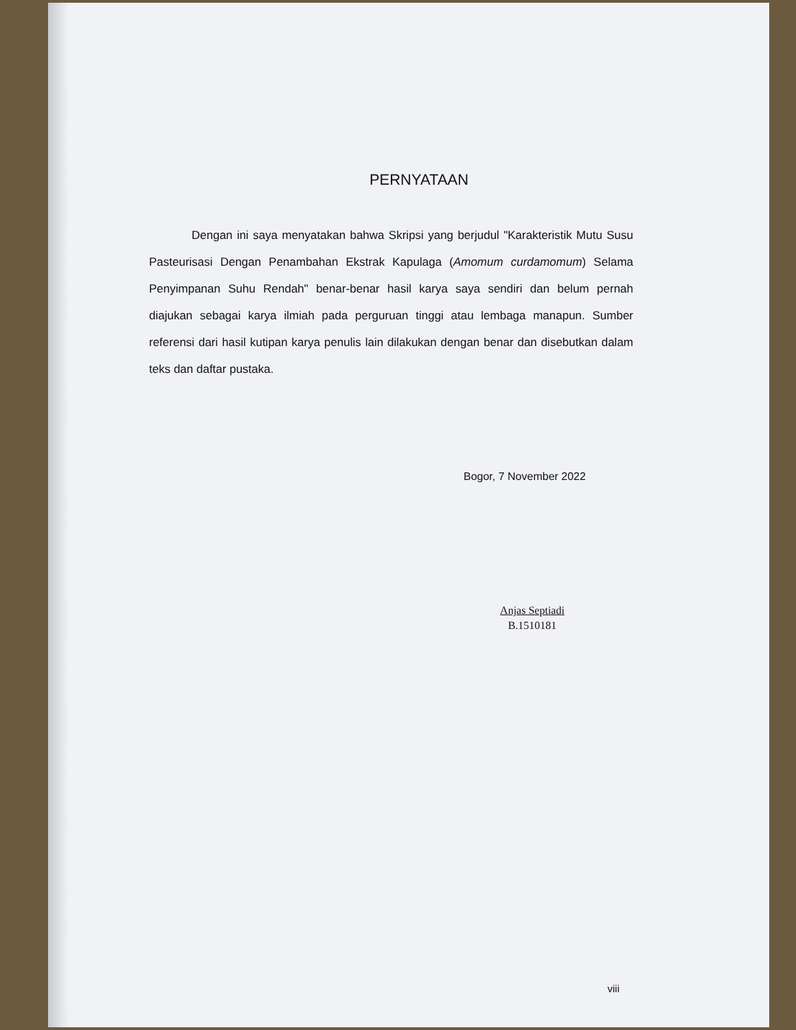PERNYATAAN
Dengan ini saya menyatakan bahwa Skripsi yang berjudul "Karakteristik Mutu Susu Pasteurisasi Dengan Penambahan Ekstrak Kapulaga (Amomum curdamomum) Selama Penyimpanan Suhu Rendah" benar-benar hasil karya saya sendiri dan belum pernah diajukan sebagai karya ilmiah pada perguruan tinggi atau lembaga manapun. Sumber referensi dari hasil kutipan karya penulis lain dilakukan dengan benar dan disebutkan dalam teks dan daftar pustaka.
Bogor, 7 November 2022
Anjas Septiadi
B.1510181
viii